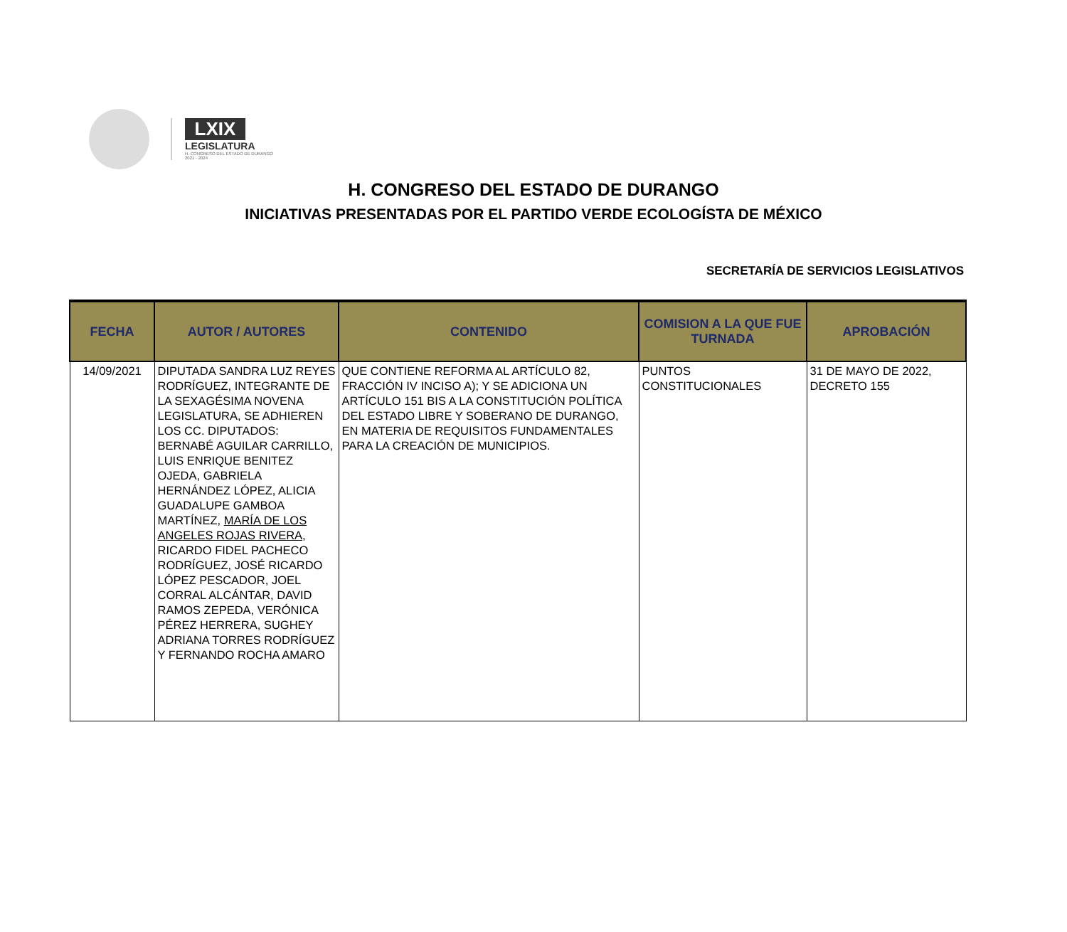LXIX
LEGISLATURA
H. CONGRESO DEL ESTADO DE DURANGO
2021 · 2024
H. CONGRESO DEL ESTADO DE DURANGO
INICIATIVAS PRESENTADAS POR EL PARTIDO VERDE ECOLOGÍSTA DE MÉXICO
SECRETARÍA DE SERVICIOS LEGISLATIVOS
| FECHA | AUTOR / AUTORES | CONTENIDO | COMISION A LA QUE FUE TURNADA | APROBACIÓN |
| --- | --- | --- | --- | --- |
| 14/09/2021 | DIPUTADA SANDRA LUZ REYES RODRÍGUEZ, INTEGRANTE DE LA SEXAGÉSIMA NOVENA LEGISLATURA, SE ADHIEREN LOS CC. DIPUTADOS: BERNABÉ AGUILAR CARRILLO, LUIS ENRIQUE BENITEZ OJEDA, GABRIELA HERNÁNDEZ LÓPEZ, ALICIA GUADALUPE GAMBOA MARTÍNEZ, MARÍA DE LOS ANGELES ROJAS RIVERA , RICARDO FIDEL PACHECO RODRÍGUEZ, JOSÉ RICARDO LÓPEZ PESCADOR, JOEL CORRAL ALCÁNTAR, DAVID RAMOS ZEPEDA, VERÓNICA PÉREZ HERRERA, SUGHEY ADRIANA TORRES RODRÍGUEZ Y FERNANDO ROCHA AMARO | QUE CONTIENE REFORMA AL ARTÍCULO 82, FRACCIÓN IV INCISO A); Y SE ADICIONA UN ARTÍCULO 151 BIS A LA CONSTITUCIÓN POLÍTICA DEL ESTADO LIBRE Y SOBERANO DE DURANGO, EN MATERIA DE REQUISITOS FUNDAMENTALES PARA LA CREACIÓN DE MUNICIPIOS. | PUNTOS CONSTITUCIONALES | 31 DE MAYO DE 2022, DECRETO 155 |